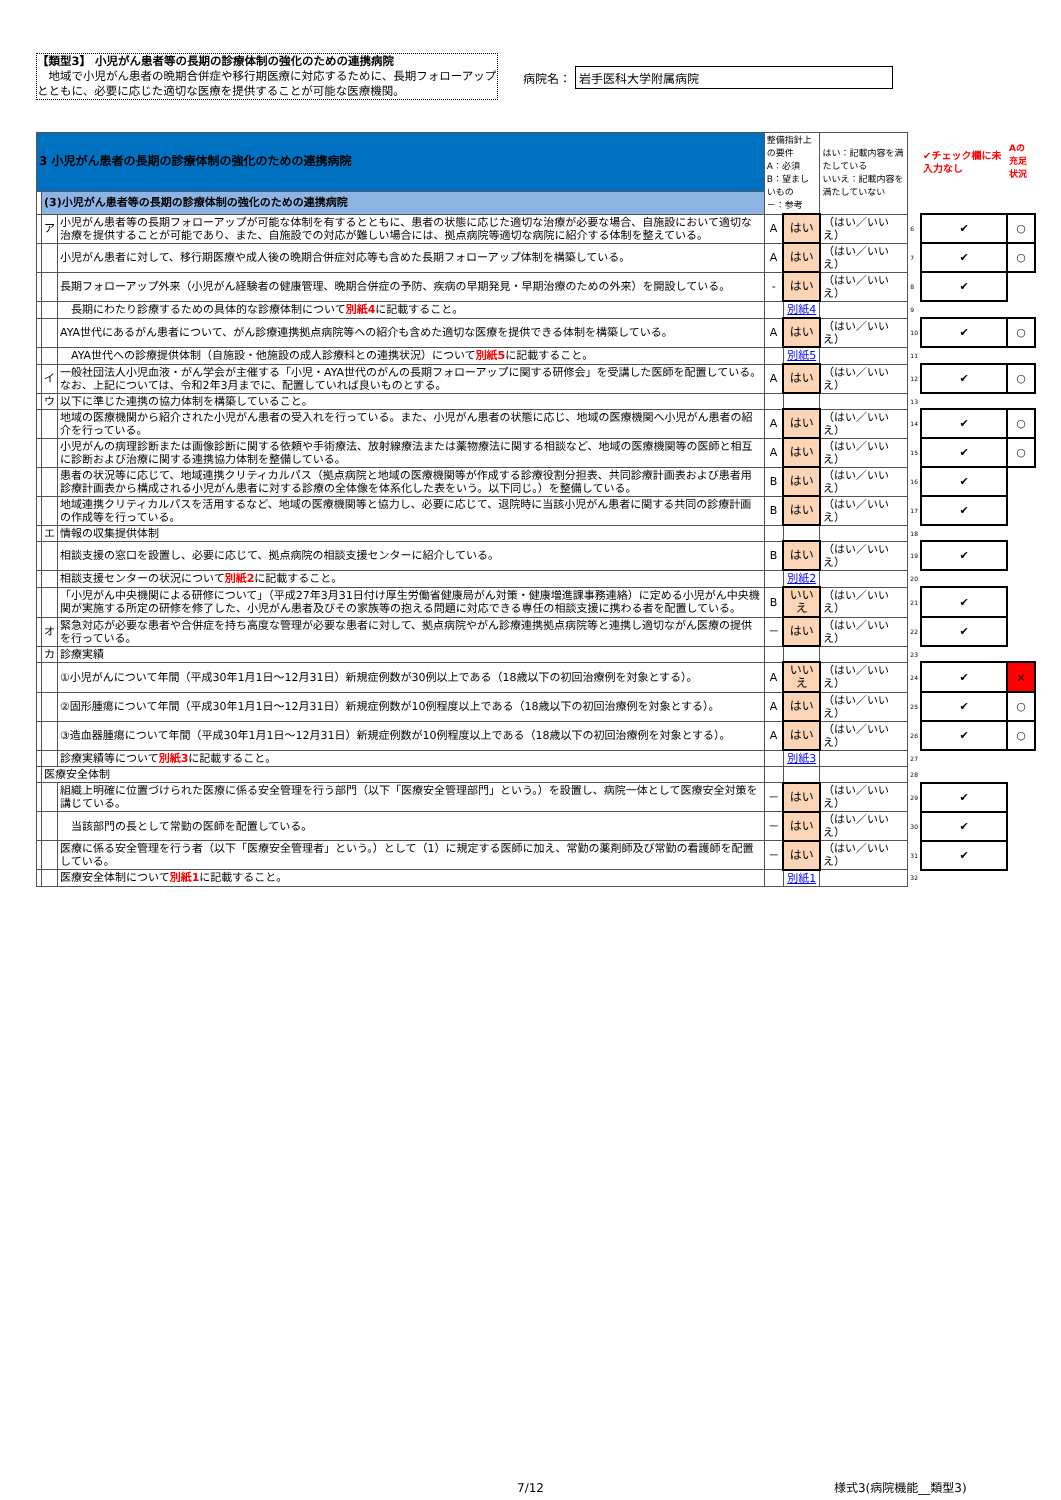【類型3】 小児がん患者等の長期の診療体制の強化のための連携病院
　地域で小児がん患者の晩期合併症や移行期医療に対応するために、長期フォローアップとともに、必要に応じた適切な医療を提供することが可能な医療機関。
病院名： 岩手医科大学附属病院
| 3 小児がん患者の長期の診療体制の強化のための連携病院 | | | 整備指針上の要件 A：必須 B：望ましいもの －：参考 | | はい：記載内容を満たしている いいえ：記載内容を満たしていない | | ✔チェック欄に未入力なし | Aの充足状況 |
| | (3)小児がん患者等の長期の診療体制の強化のための連携病院 | | | | | | | |
| | ア | 小児がん患者等の長期フォローアップが可能な体制を有するとともに、患者の状態に応じた適切な治療が必要な場合、自施設において適切な治療を提供することが可能であり、また、自施設での対応が難しい場合には、拠点病院等適切な病院に紹介する体制を整えている。 | A | はい | （はい／いいえ） | 6 | ✔ | ○ |
| | | 小児がん患者に対して、移行期医療や成人後の晩期合併症対応等も含めた長期フォローアップ体制を構築している。 | A | はい | （はい／いいえ） | 7 | ✔ | ○ |
| | | 長期フォローアップ外来（小児がん経験者の健康管理、晩期合併症の予防、疾病の早期発見・早期治療のための外来）を開設している。 | - | はい | （はい／いいえ） | 8 | ✔ | |
| | | 長期にわたり診療するための具体的な診療体制について 別紙4 に記載すること。 | | 別紙4 | | 9 | | |
| | | AYA世代にあるがん患者について、がん診療連携拠点病院等への紹介も含めた適切な医療を提供できる体制を構築している。 | A | はい | （はい／いいえ） | 10 | ✔ | ○ |
| | | AYA世代への診療提供体制（自施設・他施設の成人診療科との連携状況）について 別紙5 に記載すること。 | | 別紙5 | | 11 | | |
| | イ | 一般社団法人小児血液・がん学会が主催する「小児・AYA世代のがんの長期フォローアップに関する研修会」を受講した医師を配置している。なお、上記については、令和2年3月までに、配置していれば良いものとする。 | A | はい | （はい／いいえ） | 12 | ✔ | ○ |
| | ウ | 以下に準じた連携の協力体制を構築していること。 | | | | 13 | | |
| | | 地域の医療機関から紹介された小児がん患者の受入れを行っている。また、小児がん患者の状態に応じ、地域の医療機関へ小児がん患者の紹介を行っている。 | A | はい | （はい／いいえ） | 14 | ✔ | ○ |
| | | 小児がんの病理診断または画像診断に関する依頼や手術療法、放射線療法または薬物療法に関する相談など、地域の医療機関等の医師と相互に診断および治療に関する連携協力体制を整備している。 | A | はい | （はい／いいえ） | 15 | ✔ | ○ |
| | | 患者の状況等に応じて、地域連携クリティカルパス（拠点病院と地域の医療機関等が作成する診療役割分担表、共同診療計画表および患者用診療計画表から構成される小児がん患者に対する診療の全体像を体系化した表をいう。以下同じ。）を整備している。 | B | はい | （はい／いいえ） | 16 | ✔ | |
| | | 地域連携クリティカルパスを活用するなど、地域の医療機関等と協力し、必要に応じて、退院時に当該小児がん患者に関する共同の診療計画の作成等を行っている。 | B | はい | （はい／いいえ） | 17 | ✔ | |
| | エ | 情報の収集提供体制 | | | | 18 | | |
| | | 相談支援の窓口を設置し、必要に応じて、拠点病院の相談支援センターに紹介している。 | B | はい | （はい／いいえ） | 19 | ✔ | |
| | | 相談支援センターの状況について 別紙2 に記載すること。 | | 別紙2 | | 20 | | |
| | | 「小児がん中央機関による研修について」（平成27年3月31日付け厚生労働省健康局がん対策・健康増進課事務連絡）に定める小児がん中央機関が実施する所定の研修を修了した、小児がん患者及びその家族等の抱える問題に対応できる専任の相談支援に携わる者を配置している。 | B | いいえ | （はい／いいえ） | 21 | ✔ | |
| | オ | 緊急対応が必要な患者や合併症を持ち高度な管理が必要な患者に対して、拠点病院やがん診療連携拠点病院等と連携し適切ながん医療の提供を行っている。 | － | はい | （はい／いいえ） | 22 | ✔ | |
| | カ | 診療実績 | | | | 23 | | |
| | | ①小児がんについて年間（平成30年1月1日～12月31日）新規症例数が30例以上である（18歳以下の初回治療例を対象とする）。 | A | いいえ | （はい／いいえ） | 24 | ✔ | × |
| | | ②固形腫瘍について年間（平成30年1月1日～12月31日）新規症例数が10例程度以上である（18歳以下の初回治療例を対象とする）。 | A | はい | （はい／いいえ） | 25 | ✔ | ○ |
| | | ③造血器腫瘍について年間（平成30年1月1日～12月31日）新規症例数が10例程度以上である（18歳以下の初回治療例を対象とする）。 | A | はい | （はい／いいえ） | 26 | ✔ | ○ |
| | | 診療実績等について 別紙3 に記載すること。 | | 別紙3 | | 27 | | |
| | 医療安全体制 | | | | | 28 | | |
| | | 組織上明確に位置づけられた医療に係る安全管理を行う部門（以下「医療安全管理部門」という。）を設置し、病院一体として医療安全対策を講じている。 | － | はい | （はい／いいえ） | 29 | ✔ | |
| | | 当該部門の長として常勤の医師を配置している。 | － | はい | （はい／いいえ） | 30 | ✔ | |
| | | 医療に係る安全管理を行う者（以下「医療安全管理者」という。）として（1）に規定する医師に加え、常勤の薬剤師及び常勤の看護師を配置している。 | － | はい | （はい／いいえ） | 31 | ✔ | |
| | | 医療安全体制について 別紙1 に記載すること。 | | 別紙1 | | 32 | | |
7/12 様式3(病院機能__類型3)